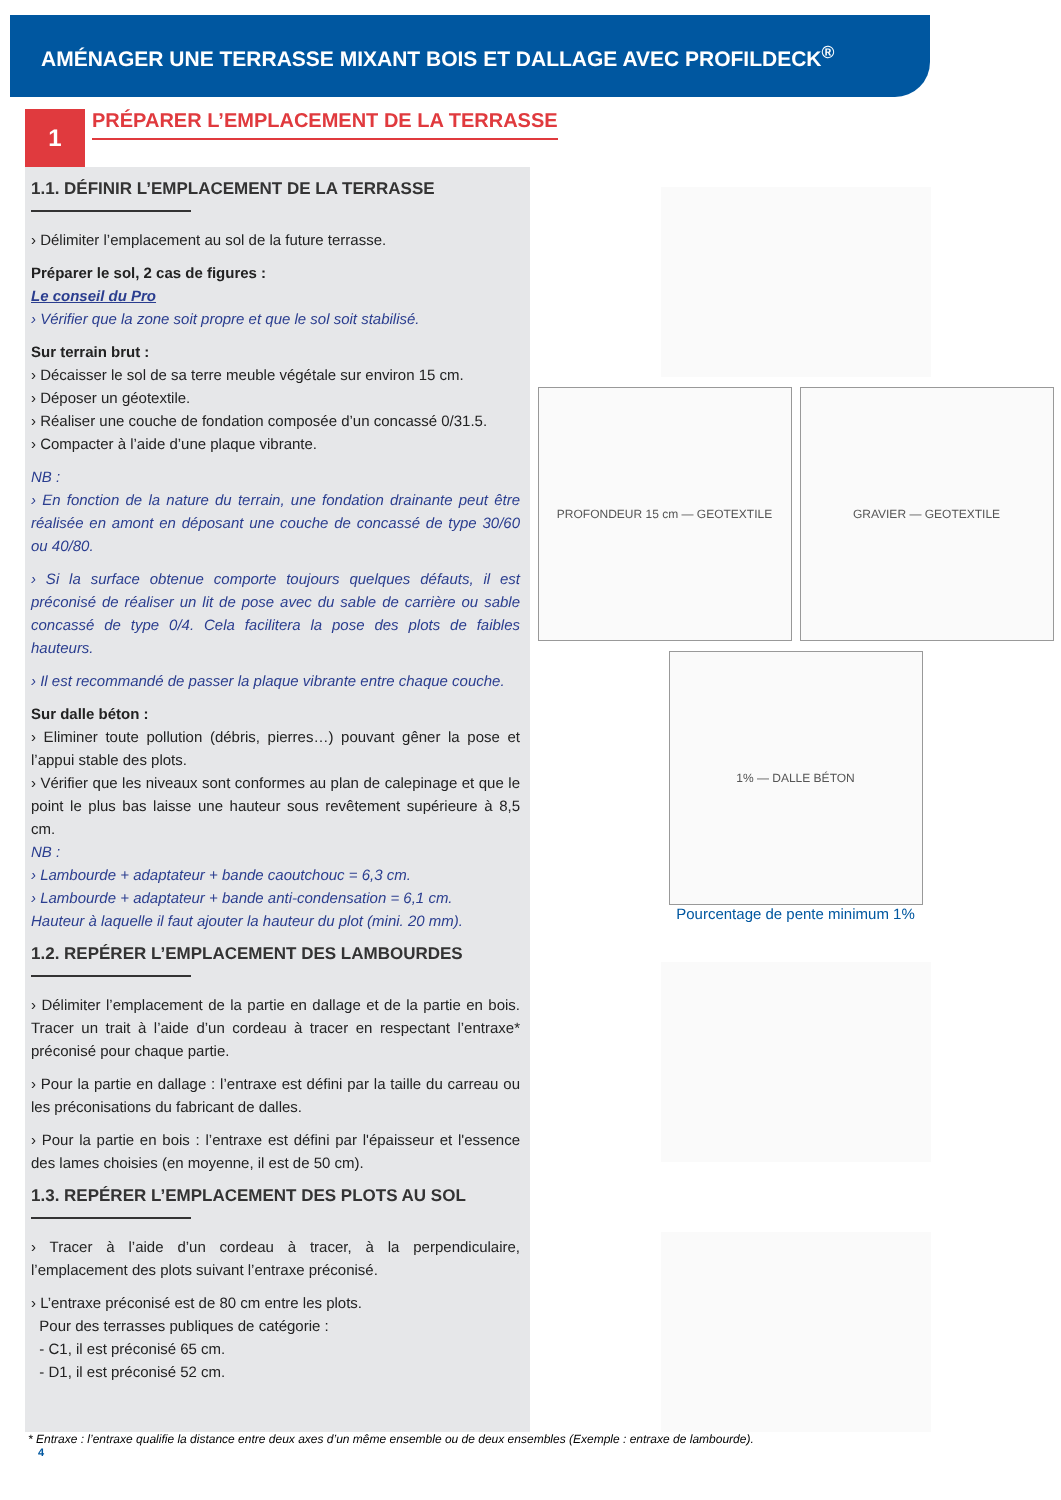AMÉNAGER UNE TERRASSE MIXANT BOIS ET DALLAGE AVEC PROFILDECK<sup>®</sup>
1
PRÉPARER L’EMPLACEMENT DE LA TERRASSE
1.1. DÉFINIR L’EMPLACEMENT DE LA TERRASSE
› Délimiter l’emplacement au sol de la future terrasse.
Préparer le sol, 2 cas de figures :
Le conseil du Pro
› Vérifier que la zone soit propre et que le sol soit stabilisé.
Sur terrain brut :
› Décaisser le sol de sa terre meuble végétale sur environ 15 cm.
› Déposer un géotextile.
› Réaliser une couche de fondation composée d’un concassé 0/31.5.
› Compacter à l’aide d’une plaque vibrante.
NB :
› En fonction de la nature du terrain, une fondation drainante peut être réalisée en amont en déposant une couche de concassé de type 30/60 ou 40/80.
› Si la surface obtenue comporte toujours quelques défauts, il est préconisé de réaliser un lit de pose avec du sable de carrière ou sable concassé de type 0/4. Cela facilitera la pose des plots de faibles hauteurs.
› Il est recommandé de passer la plaque vibrante entre chaque couche.
Sur dalle béton :
› Eliminer toute pollution (débris, pierres…) pouvant gêner la pose et l’appui stable des plots.
› Vérifier que les niveaux sont conformes au plan de calepinage et que le point le plus bas laisse une hauteur sous revêtement supérieure à 8,5 cm.
NB :
› Lambourde + adaptateur + bande caoutchouc = 6,3 cm.
› Lambourde + adaptateur + bande anti-condensation = 6,1 cm.
Hauteur à laquelle il faut ajouter la hauteur du plot (mini. 20 mm).
1.2. REPÉRER L’EMPLACEMENT DES LAMBOURDES
› Délimiter l’emplacement de la partie en dallage et de la partie en bois. Tracer un trait à l’aide d’un cordeau à tracer en respectant l’entraxe* préconisé pour chaque partie.
› Pour la partie en dallage : l’entraxe est défini par la taille du carreau ou les préconisations du fabricant de dalles.
› Pour la partie en bois : l’entraxe est défini par l'épaisseur et l'essence des lames choisies (en moyenne, il est de 50 cm).
1.3. REPÉRER L’EMPLACEMENT DES PLOTS AU SOL
› Tracer à l’aide d’un cordeau à tracer, à la perpendiculaire, l’emplacement des plots suivant l’entraxe préconisé.
› L’entraxe préconisé est de 80 cm entre les plots.
Pour des terrasses publiques de catégorie :
- C1, il est préconisé 65 cm.
- D1, il est préconisé 52 cm.
PROFONDEUR 15 cm — GEOTEXTILE GRAVIER — GEOTEXTILE
1% — DALLE BÉTON
Pourcentage de pente minimum 1%
* Entraxe : l’entraxe qualifie la distance entre deux axes d’un même ensemble ou de deux ensembles (Exemple : entraxe de lambourde).
4